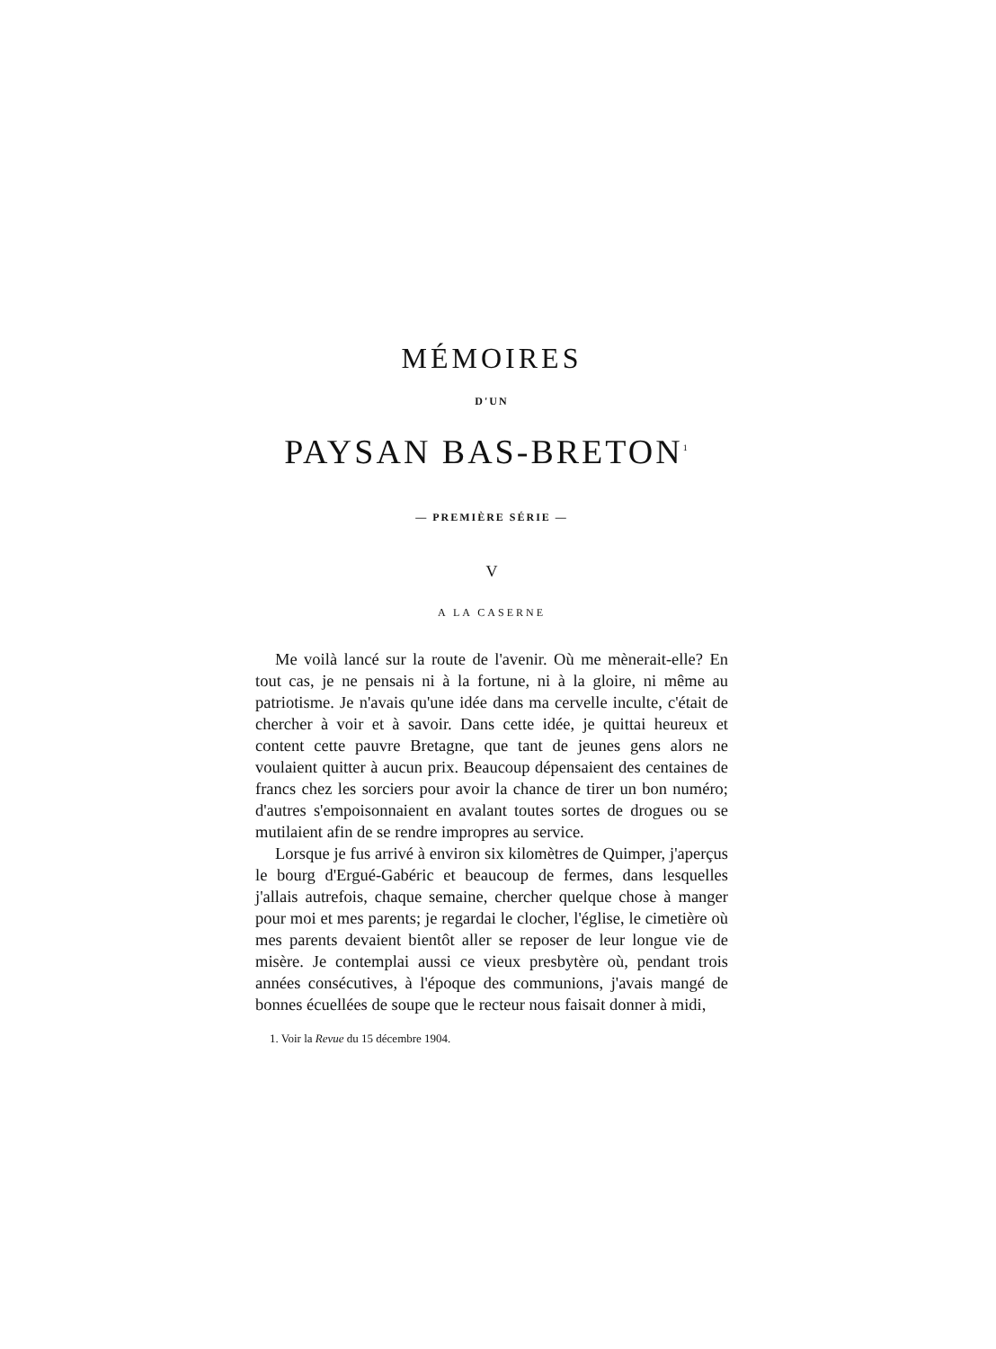MÉMOIRES
D'UN
PAYSAN BAS-BRETON<sup>1</sup>
— PREMIÈRE SÉRIE —
V
A LA CASERNE
Me voilà lancé sur la route de l'avenir. Où me mènerait-elle? En tout cas, je ne pensais ni à la fortune, ni à la gloire, ni même au patriotisme. Je n'avais qu'une idée dans ma cervelle inculte, c'était de chercher à voir et à savoir. Dans cette idée, je quittai heureux et content cette pauvre Bretagne, que tant de jeunes gens alors ne voulaient quitter à aucun prix. Beaucoup dépensaient des centaines de francs chez les sorciers pour avoir la chance de tirer un bon numéro; d'autres s'empoisonnaient en avalant toutes sortes de drogues ou se mutilaient afin de se rendre impropres au service.
Lorsque je fus arrivé à environ six kilomètres de Quimper, j'aperçus le bourg d'Ergué-Gabéric et beaucoup de fermes, dans lesquelles j'allais autrefois, chaque semaine, chercher quelque chose à manger pour moi et mes parents; je regardai le clocher, l'église, le cimetière où mes parents devaient bientôt aller se reposer de leur longue vie de misère. Je contemplai aussi ce vieux presbytère où, pendant trois années consécutives, à l'époque des communions, j'avais mangé de bonnes écuellées de soupe que le recteur nous faisait donner à midi,
1. Voir la Revue du 15 décembre 1904.